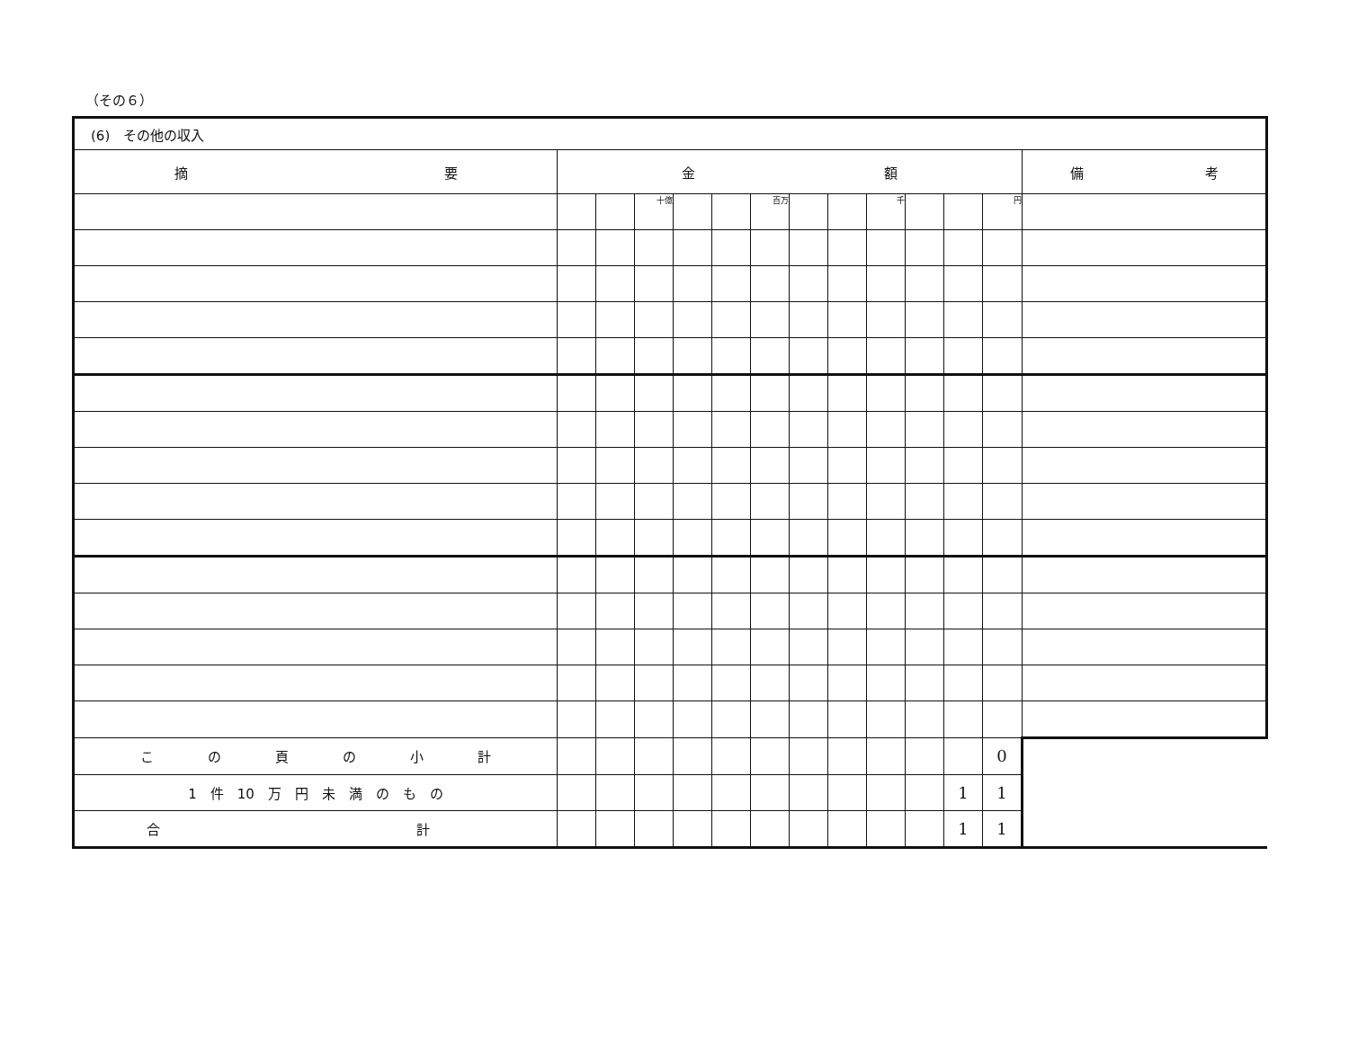（その６）
| (6) その他の収入 | | | | | | | | | | | | | |
| 摘 要 | 金 額 | | | | | | | | | | | | 備 考 |
| | | | 十億 | | | 百万 | | | 千 | | | 円 | |
| こ の 頁 の 小 計 | | | | | | | | | | | | 0 | |
| 1 件 10 万 円 未 満 の も の | | | | | | | | | | | 1 | 1 | |
| 合 計 | | | | | | | | | | | 1 | 1 | |